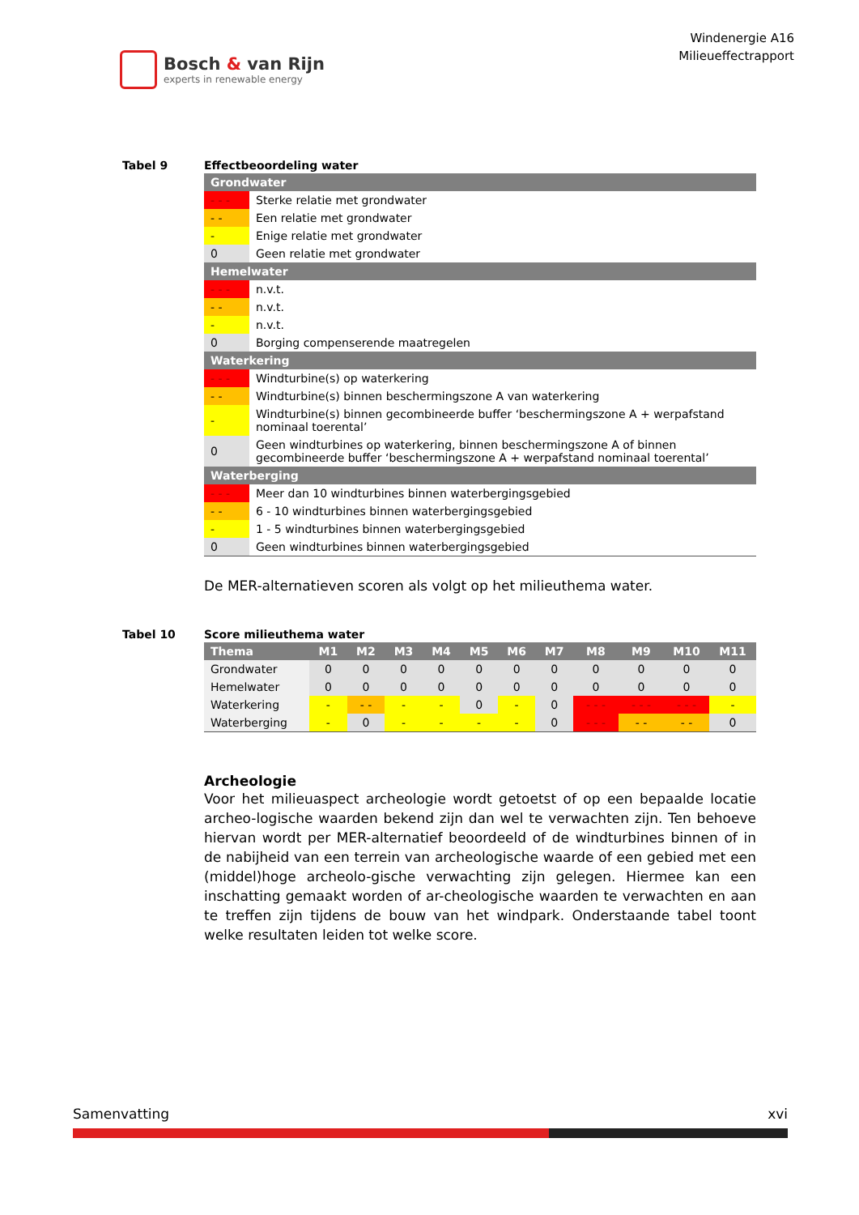Bosch & van Rijn
experts in renewable energy
Windenergie A16
Milieueffectrapport
Tabel 9 Effectbeoordeling water
| Grondwater | |
| - - - | Sterke relatie met grondwater |
| - - | Een relatie met grondwater |
| - | Enige relatie met grondwater |
| 0 | Geen relatie met grondwater |
| Hemelwater | |
| - - - | n.v.t. |
| - - | n.v.t. |
| - | n.v.t. |
| 0 | Borging compenserende maatregelen |
| Waterkering | |
| - - - | Windturbine(s) op waterkering |
| - - | Windturbine(s) binnen beschermingszone A van waterkering |
| - | Windturbine(s) binnen gecombineerde buffer ‘beschermingszone A + werpafstand nominaal toerental’ |
| 0 | Geen windturbines op waterkering, binnen beschermingszone A of binnen gecombineerde buffer ‘beschermingszone A + werpafstand nominaal toerental’ |
| Waterberging | |
| - - - | Meer dan 10 windturbines binnen waterbergingsgebied |
| - - | 6 - 10 windturbines binnen waterbergingsgebied |
| - | 1 - 5 windturbines binnen waterbergingsgebied |
| 0 | Geen windturbines binnen waterbergingsgebied |
De MER-alternatieven scoren als volgt op het milieuthema water.
Tabel 10 Score milieuthema water
| Thema | M1 | M2 | M3 | M4 | M5 | M6 | M7 | M8 | M9 | M10 | M11 |
| --- | --- | --- | --- | --- | --- | --- | --- | --- | --- | --- | --- |
| Grondwater | 0 | 0 | 0 | 0 | 0 | 0 | 0 | 0 | 0 | 0 | 0 |
| Hemelwater | 0 | 0 | 0 | 0 | 0 | 0 | 0 | 0 | 0 | 0 | 0 |
| Waterkering | - | - - | - | - | 0 | - | 0 | - - - | - - - | - - - | - |
| Waterberging | - | 0 | - | - | - | - | 0 | - - - | - - | - - | 0 |
Archeologie
Voor het milieuaspect archeologie wordt getoetst of op een bepaalde locatie archeo-logische waarden bekend zijn dan wel te verwachten zijn. Ten behoeve hiervan wordt per MER-alternatief beoordeeld of de windturbines binnen of in de nabijheid van een terrein van archeologische waarde of een gebied met een (middel)hoge archeolo-gische verwachting zijn gelegen. Hiermee kan een inschatting gemaakt worden of ar-cheologische waarden te verwachten en aan te treffen zijn tijdens de bouw van het windpark. Onderstaande tabel toont welke resultaten leiden tot welke score.
Samenvatting xvi